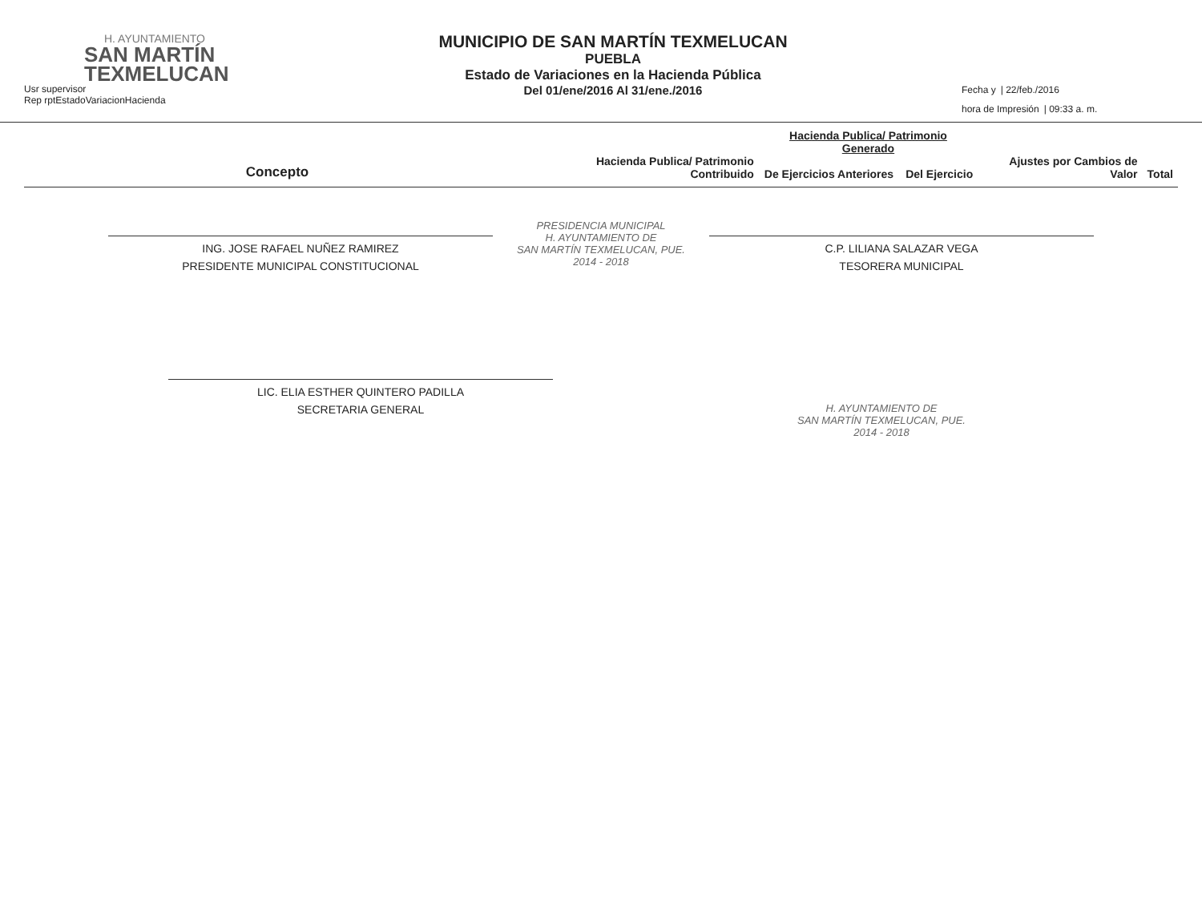H. AYUNTAMIENTO
SAN MARTÍN
TEXMELUCAN
Usr supervisor
Rep rptEstadoVariacionHacienda
MUNICIPIO DE SAN MARTÍN TEXMELUCAN
PUEBLA
Estado de Variaciones en la Hacienda Pública
Del 01/ene/2016 Al 31/ene./2016
Fecha y | 22/feb./2016
hora de Impresión | 09:33 a. m.
| Concepto | Hacienda Publica/ Patrimonio Contribuido | Hacienda Publica/ Patrimonio Generado | | Ajustes por Cambios de Valor | Total |
| --- | --- | --- | --- | --- | --- |
| | | De Ejercicios Anteriores | Del Ejercicio | | |
PRESIDENCIA MUNICIPAL
H. AYUNTAMIENTO DE
SAN MARTÍN TEXMELUCAN, PUE.
2014 - 2018
ING. JOSE RAFAEL NUÑEZ RAMIREZ
PRESIDENTE MUNICIPAL CONSTITUCIONAL
C.P. LILIANA SALAZAR VEGA
TESORERA MUNICIPAL
LIC. ELIA ESTHER QUINTERO PADILLA
SECRETARIA GENERAL
H. AYUNTAMIENTO DE
SAN MARTÍN TEXMELUCAN, PUE.
2014 - 2018